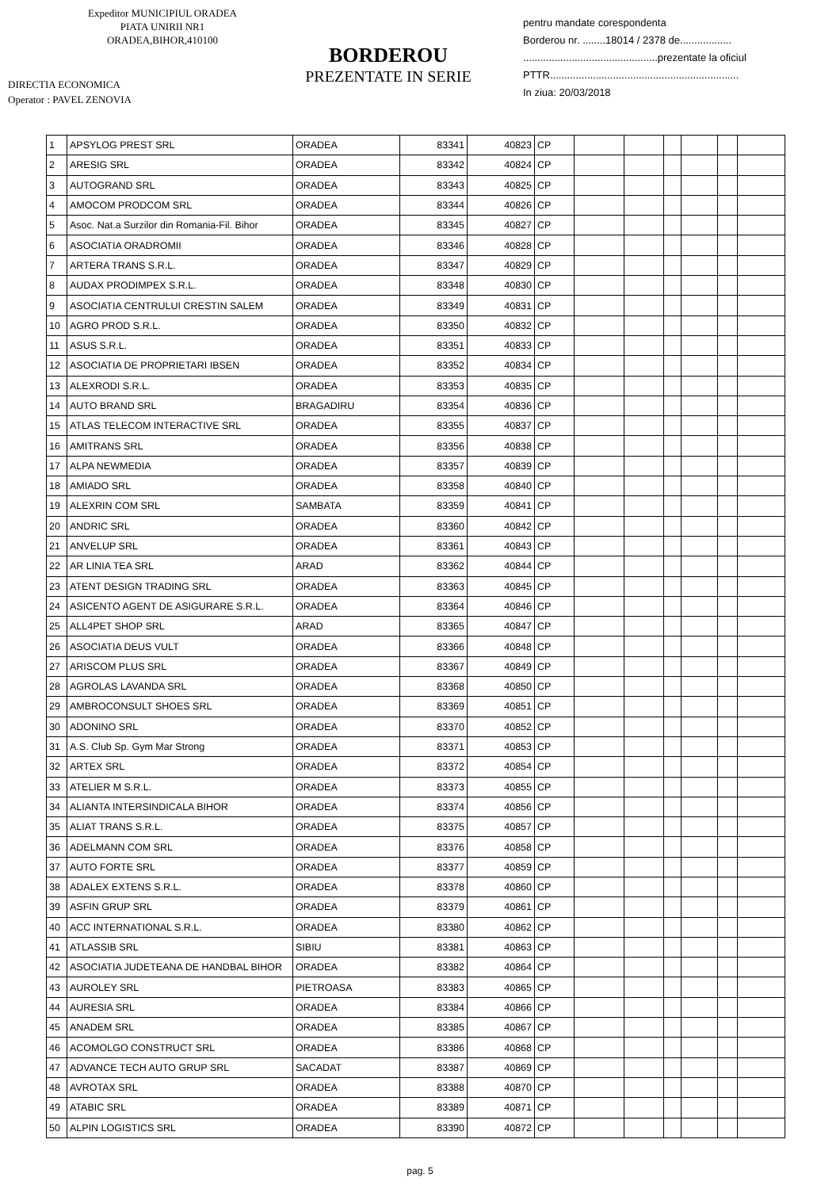Expeditor MUNICIPIUL ORADEA
PIATA UNIRII NR1
ORADEA,BIHOR,410100
DIRECTIA ECONOMICA
Operator : PAVEL ZENOVIA
BORDEROU
PREZENTATE IN SERIE
pentru mandate corespondenta
Borderou nr. ........18014 / 2378 de..................
...............................................prezentate la oficiul
PTTR..................................................................
In ziua: 20/03/2018
| 1 | APSYLOG PREST SRL | ORADEA | 83341 | 40823 | CP | | | | | | |
| 2 | ARESIG SRL | ORADEA | 83342 | 40824 | CP | | | | | | |
| 3 | AUTOGRAND SRL | ORADEA | 83343 | 40825 | CP | | | | | | |
| 4 | AMOCOM PRODCOM SRL | ORADEA | 83344 | 40826 | CP | | | | | | |
| 5 | Asoc. Nat.a Surzilor din Romania-Fil. Bihor | ORADEA | 83345 | 40827 | CP | | | | | | |
| 6 | ASOCIATIA ORADROMII | ORADEA | 83346 | 40828 | CP | | | | | | |
| 7 | ARTERA TRANS S.R.L. | ORADEA | 83347 | 40829 | CP | | | | | | |
| 8 | AUDAX PRODIMPEX S.R.L. | ORADEA | 83348 | 40830 | CP | | | | | | |
| 9 | ASOCIATIA CENTRULUI CRESTIN SALEM | ORADEA | 83349 | 40831 | CP | | | | | | |
| 10 | AGRO PROD S.R.L. | ORADEA | 83350 | 40832 | CP | | | | | | |
| 11 | ASUS S.R.L. | ORADEA | 83351 | 40833 | CP | | | | | | |
| 12 | ASOCIATIA DE PROPRIETARI IBSEN | ORADEA | 83352 | 40834 | CP | | | | | | |
| 13 | ALEXRODI S.R.L. | ORADEA | 83353 | 40835 | CP | | | | | | |
| 14 | AUTO BRAND SRL | BRAGADIRU | 83354 | 40836 | CP | | | | | | |
| 15 | ATLAS TELECOM INTERACTIVE SRL | ORADEA | 83355 | 40837 | CP | | | | | | |
| 16 | AMITRANS SRL | ORADEA | 83356 | 40838 | CP | | | | | | |
| 17 | ALPA NEWMEDIA | ORADEA | 83357 | 40839 | CP | | | | | | |
| 18 | AMIADO SRL | ORADEA | 83358 | 40840 | CP | | | | | | |
| 19 | ALEXRIN COM SRL | SAMBATA | 83359 | 40841 | CP | | | | | | |
| 20 | ANDRIC SRL | ORADEA | 83360 | 40842 | CP | | | | | | |
| 21 | ANVELUP SRL | ORADEA | 83361 | 40843 | CP | | | | | | |
| 22 | AR LINIA TEA SRL | ARAD | 83362 | 40844 | CP | | | | | | |
| 23 | ATENT DESIGN TRADING SRL | ORADEA | 83363 | 40845 | CP | | | | | | |
| 24 | ASICENTO AGENT DE ASIGURARE S.R.L. | ORADEA | 83364 | 40846 | CP | | | | | | |
| 25 | ALL4PET SHOP SRL | ARAD | 83365 | 40847 | CP | | | | | | |
| 26 | ASOCIATIA DEUS VULT | ORADEA | 83366 | 40848 | CP | | | | | | |
| 27 | ARISCOM PLUS SRL | ORADEA | 83367 | 40849 | CP | | | | | | |
| 28 | AGROLAS LAVANDA SRL | ORADEA | 83368 | 40850 | CP | | | | | | |
| 29 | AMBROCONSULT SHOES SRL | ORADEA | 83369 | 40851 | CP | | | | | | |
| 30 | ADONINO SRL | ORADEA | 83370 | 40852 | CP | | | | | | |
| 31 | A.S. Club Sp. Gym Mar Strong | ORADEA | 83371 | 40853 | CP | | | | | | |
| 32 | ARTEX SRL | ORADEA | 83372 | 40854 | CP | | | | | | |
| 33 | ATELIER M S.R.L. | ORADEA | 83373 | 40855 | CP | | | | | | |
| 34 | ALIANTA INTERSINDICALA BIHOR | ORADEA | 83374 | 40856 | CP | | | | | | |
| 35 | ALIAT TRANS S.R.L. | ORADEA | 83375 | 40857 | CP | | | | | | |
| 36 | ADELMANN COM SRL | ORADEA | 83376 | 40858 | CP | | | | | | |
| 37 | AUTO FORTE SRL | ORADEA | 83377 | 40859 | CP | | | | | | |
| 38 | ADALEX EXTENS S.R.L. | ORADEA | 83378 | 40860 | CP | | | | | | |
| 39 | ASFIN GRUP SRL | ORADEA | 83379 | 40861 | CP | | | | | | |
| 40 | ACC INTERNATIONAL S.R.L. | ORADEA | 83380 | 40862 | CP | | | | | | |
| 41 | ATLASSIB SRL | SIBIU | 83381 | 40863 | CP | | | | | | |
| 42 | ASOCIATIA JUDETEANA DE HANDBAL BIHOR | ORADEA | 83382 | 40864 | CP | | | | | | |
| 43 | AUROLEY SRL | PIETROASA | 83383 | 40865 | CP | | | | | | |
| 44 | AURESIA SRL | ORADEA | 83384 | 40866 | CP | | | | | | |
| 45 | ANADEM SRL | ORADEA | 83385 | 40867 | CP | | | | | | |
| 46 | ACOMOLGO CONSTRUCT SRL | ORADEA | 83386 | 40868 | CP | | | | | | |
| 47 | ADVANCE TECH AUTO GRUP SRL | SACADAT | 83387 | 40869 | CP | | | | | | |
| 48 | AVROTAX SRL | ORADEA | 83388 | 40870 | CP | | | | | | |
| 49 | ATABIC SRL | ORADEA | 83389 | 40871 | CP | | | | | | |
| 50 | ALPIN LOGISTICS SRL | ORADEA | 83390 | 40872 | CP | | | | | | |
pag. 5